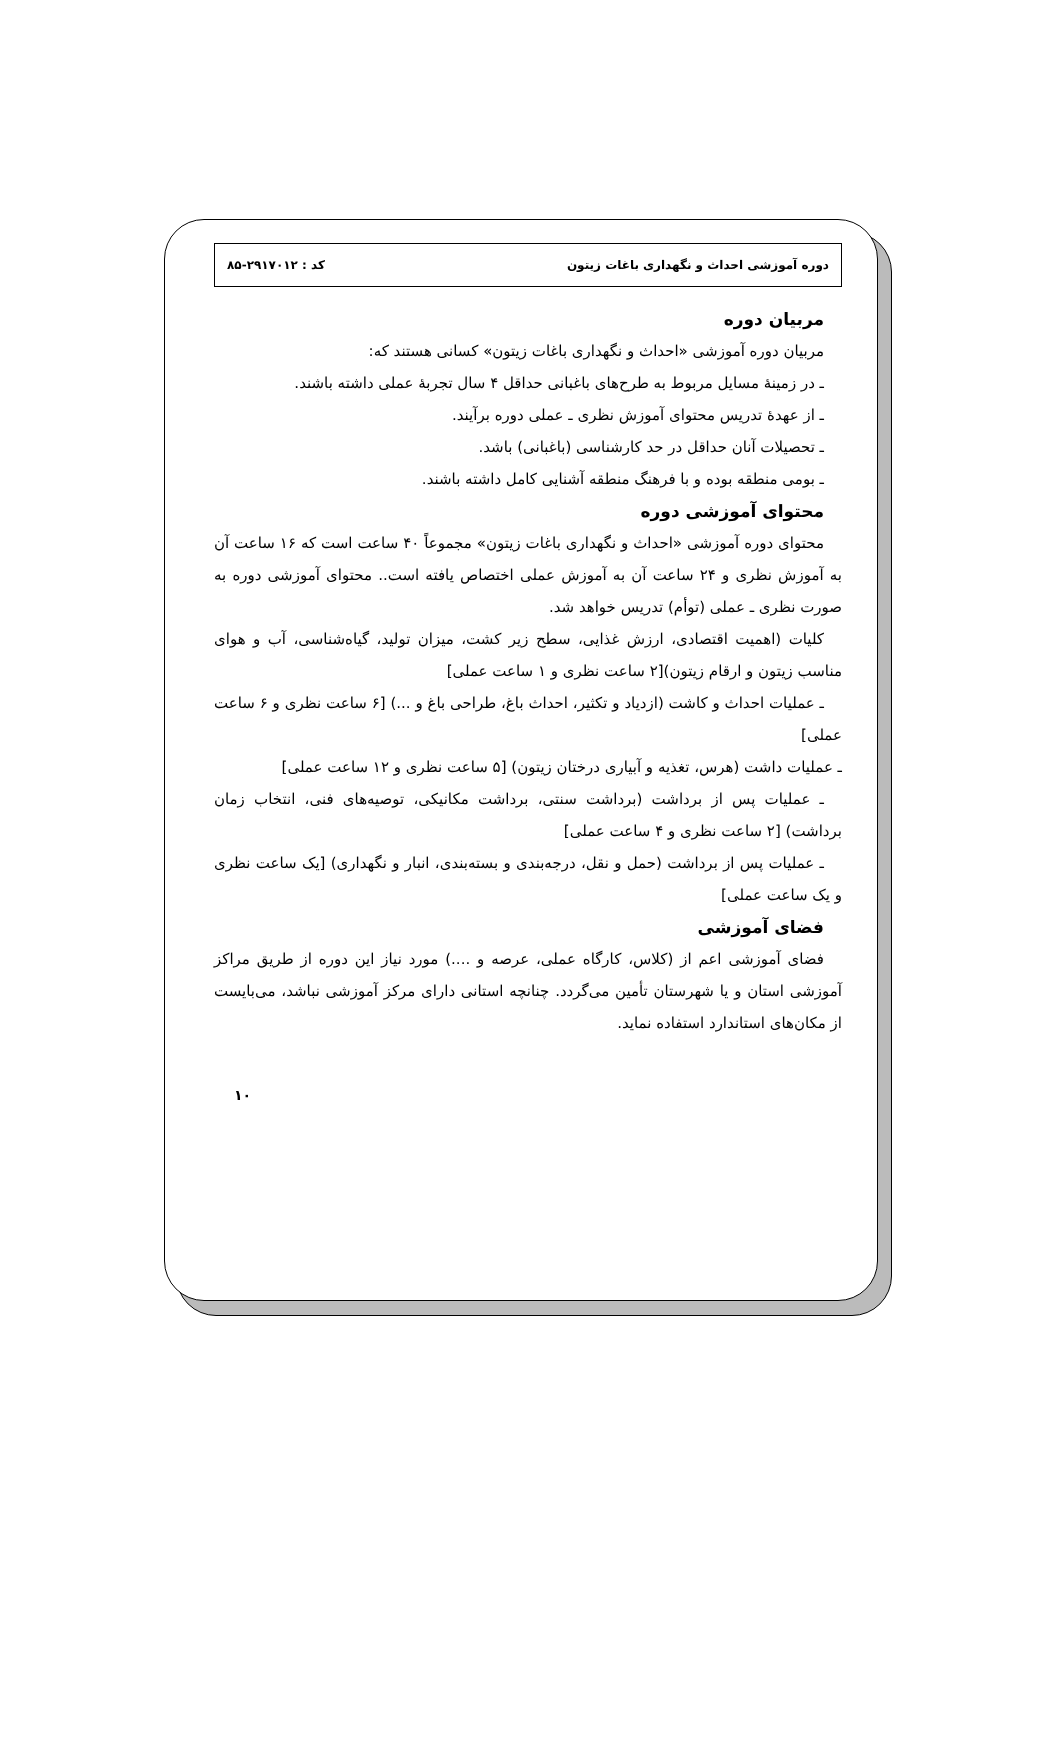دوره آموزشی احداث و نگهداری باغات زیتون کد : ۲۹۱۷۰۱۲-۸۵
مربیان دوره
مربیان دوره آموزشی «احداث و نگهداری باغات زیتون» کسانی هستند که:
ـ در زمینهٔ مسایل مربوط به طرح‌های باغبانی حداقل ۴ سال تجربهٔ عملی داشته باشند.
ـ از عهدهٔ تدریس محتوای آموزش نظری ـ عملی دوره برآیند.
ـ تحصیلات آنان حداقل در حد کارشناسی (باغبانی) باشد.
ـ بومی منطقه بوده و با فرهنگ منطقه آشنایی کامل داشته باشند.
محتوای آموزشی دوره
محتوای دوره آموزشی «احداث و نگهداری باغات زیتون» مجموعاً ۴۰ ساعت است که ۱۶ ساعت آن به آموزش نظری و ۲۴ ساعت آن به آموزش عملی اختصاص یافته است.. محتوای آموزشی دوره به صورت نظری ـ عملی (توأم) تدریس خواهد شد.
کلیات (اهمیت اقتصادی، ارزش غذایی، سطح زیر کشت، میزان تولید، گیاه‌شناسی، آب و هوای مناسب زیتون و ارقام زیتون)[۲ ساعت نظری و ۱ ساعت عملی]
ـ عملیات احداث و کاشت (ازدیاد و تکثیر، احداث باغ، طراحی باغ و ...) [۶ ساعت نظری و ۶ ساعت عملی]
ـ عملیات داشت (هرس، تغذیه و آبیاری درختان زیتون) [۵ ساعت نظری و ۱۲ ساعت عملی]
ـ عملیات پس از برداشت (برداشت سنتی، برداشت مکانیکی، توصیه‌های فنی، انتخاب زمان برداشت) [۲ ساعت نظری و ۴ ساعت عملی]
ـ عملیات پس از برداشت (حمل و نقل، درجه‌بندی و بسته‌بندی، انبار و نگهداری) [یک ساعت نظری و یک ساعت عملی]
فضای آموزشی
فضای آموزشی اعم از (کلاس، کارگاه عملی، عرصه و ....) مورد نیاز این دوره از طریق مراکز آموزشی استان و یا شهرستان تأمین می‌گردد. چنانچه استانی دارای مرکز آموزشی نباشد، می‌بایست از مکان‌های استاندارد استفاده نماید.
۱۰